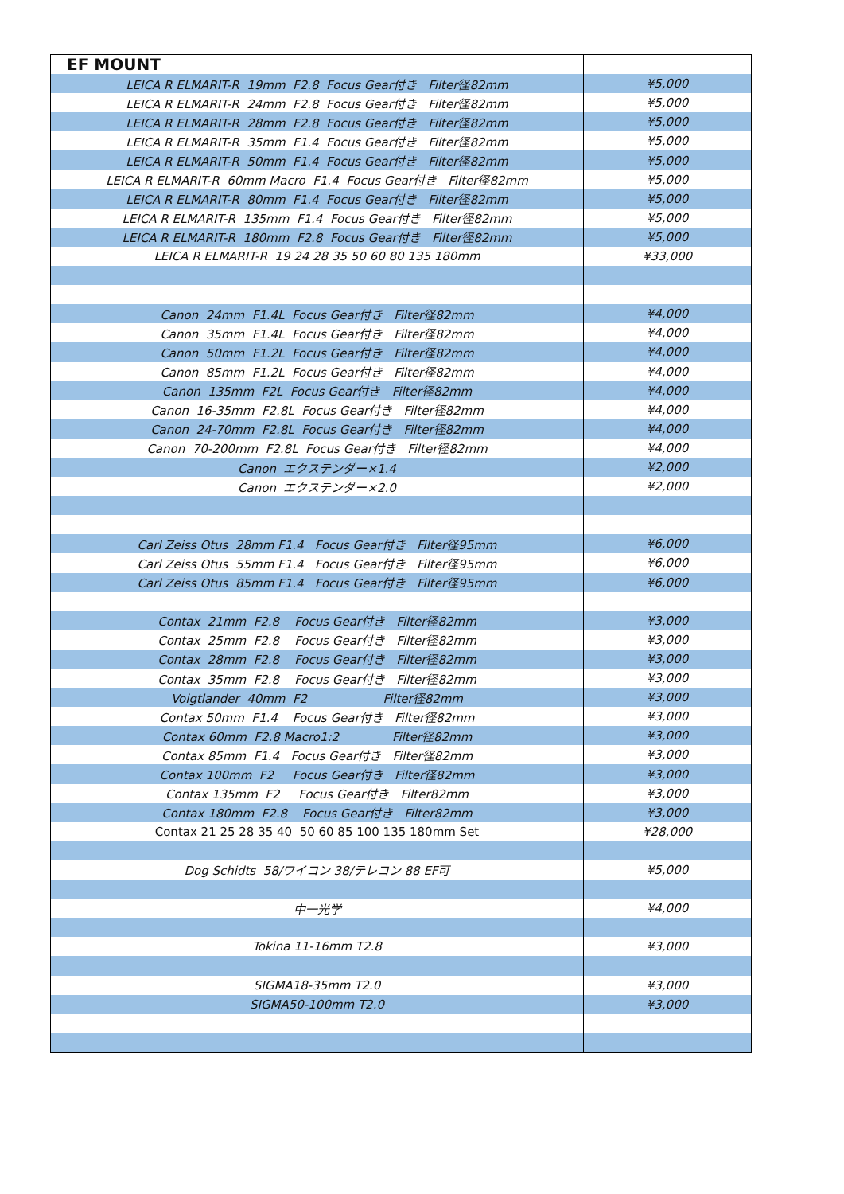| EF MOUNT | |
| LEICA R ELMARIT-R 19mm F2.8 Focus Gear付き Filter径82mm | ¥5,000 |
| LEICA R ELMARIT-R 24mm F2.8 Focus Gear付き Filter径82mm | ¥5,000 |
| LEICA R ELMARIT-R 28mm F2.8 Focus Gear付き Filter径82mm | ¥5,000 |
| LEICA R ELMARIT-R 35mm F1.4 Focus Gear付き Filter径82mm | ¥5,000 |
| LEICA R ELMARIT-R 50mm F1.4 Focus Gear付き Filter径82mm | ¥5,000 |
| LEICA R ELMARIT-R 60mm Macro F1.4 Focus Gear付き Filter径82mm | ¥5,000 |
| LEICA R ELMARIT-R 80mm F1.4 Focus Gear付き Filter径82mm | ¥5,000 |
| LEICA R ELMARIT-R 135mm F1.4 Focus Gear付き Filter径82mm | ¥5,000 |
| LEICA R ELMARIT-R 180mm F2.8 Focus Gear付き Filter径82mm | ¥5,000 |
| LEICA R ELMARIT-R 19 24 28 35 50 60 80 135 180mm | ¥33,000 |
| Canon 24mm F1.4L Focus Gear付き Filter径82mm | ¥4,000 |
| Canon 35mm F1.4L Focus Gear付き Filter径82mm | ¥4,000 |
| Canon 50mm F1.2L Focus Gear付き Filter径82mm | ¥4,000 |
| Canon 85mm F1.2L Focus Gear付き Filter径82mm | ¥4,000 |
| Canon 135mm F2L Focus Gear付き Filter径82mm | ¥4,000 |
| Canon 16-35mm F2.8L Focus Gear付き Filter径82mm | ¥4,000 |
| Canon 24-70mm F2.8L Focus Gear付き Filter径82mm | ¥4,000 |
| Canon 70-200mm F2.8L Focus Gear付き Filter径82mm | ¥4,000 |
| Canon エクステンダー×1.4 | ¥2,000 |
| Canon エクステンダー×2.0 | ¥2,000 |
| Carl Zeiss Otus 28mm F1.4 Focus Gear付き Filter径95mm | ¥6,000 |
| Carl Zeiss Otus 55mm F1.4 Focus Gear付き Filter径95mm | ¥6,000 |
| Carl Zeiss Otus 85mm F1.4 Focus Gear付き Filter径95mm | ¥6,000 |
| Contax 21mm F2.8 Focus Gear付き Filter径82mm | ¥3,000 |
| Contax 25mm F2.8 Focus Gear付き Filter径82mm | ¥3,000 |
| Contax 28mm F2.8 Focus Gear付き Filter径82mm | ¥3,000 |
| Contax 35mm F2.8 Focus Gear付き Filter径82mm | ¥3,000 |
| Voigtlander 40mm F2 Filter径82mm | ¥3,000 |
| Contax 50mm F1.4 Focus Gear付き Filter径82mm | ¥3,000 |
| Contax 60mm F2.8 Macro1:2 Filter径82mm | ¥3,000 |
| Contax 85mm F1.4 Focus Gear付き Filter径82mm | ¥3,000 |
| Contax 100mm F2 Focus Gear付き Filter径82mm | ¥3,000 |
| Contax 135mm F2 Focus Gear付き Filter82mm | ¥3,000 |
| Contax 180mm F2.8 Focus Gear付き Filter82mm | ¥3,000 |
| Contax 21 25 28 35 40 50 60 85 100 135 180mm Set | ¥28,000 |
| Dog Schidts 58/ワイコン 38/テレコン 88 EF可 | ¥5,000 |
| 中一光学 | ¥4,000 |
| Tokina 11-16mm T2.8 | ¥3,000 |
| SIGMA18-35mm T2.0 | ¥3,000 |
| SIGMA50-100mm T2.0 | ¥3,000 |